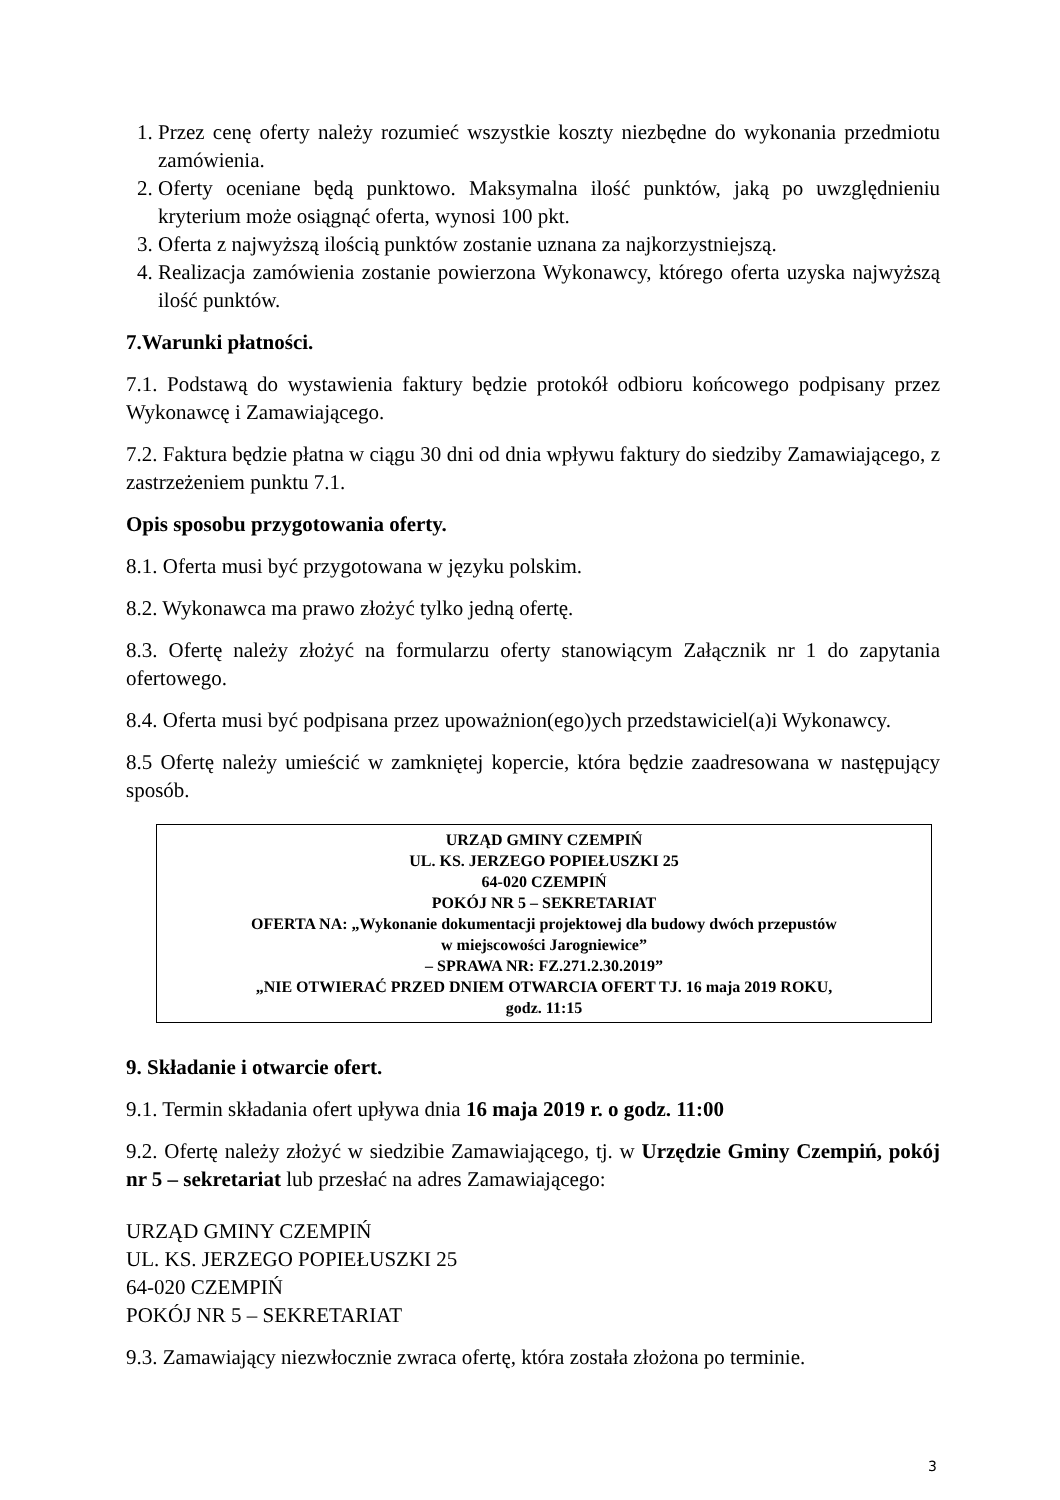1. Przez cenę oferty należy rozumieć wszystkie koszty niezbędne do wykonania przedmiotu zamówienia.
2. Oferty oceniane będą punktowo. Maksymalna ilość punktów, jaką po uwzględnieniu kryterium może osiągnąć oferta, wynosi 100 pkt.
3. Oferta z najwyższą ilością punktów zostanie uznana za najkorzystniejszą.
4. Realizacja zamówienia zostanie powierzona Wykonawcy, którego oferta uzyska najwyższą ilość punktów.
7.Warunki płatności.
7.1. Podstawą do wystawienia faktury będzie protokół odbioru końcowego podpisany przez Wykonawcę i Zamawiającego.
7.2. Faktura będzie płatna w ciągu 30 dni od dnia wpływu faktury do siedziby Zamawiającego, z zastrzeżeniem punktu 7.1.
Opis sposobu przygotowania oferty.
8.1. Oferta musi być przygotowana w języku polskim.
8.2. Wykonawca ma prawo złożyć tylko jedną ofertę.
8.3. Ofertę należy złożyć na formularzu oferty stanowiącym Załącznik nr 1 do zapytania ofertowego.
8.4. Oferta musi być podpisana przez upoważnion(ego)ych przedstawiciel(a)i Wykonawcy.
8.5 Ofertę należy umieścić w zamkniętej kopercie, która będzie zaadresowana w następujący sposób.
URZĄD GMINY CZEMPIŃ
UL. KS. JERZEGO POPIEŁUSZKI 25
64-020 CZEMPIŃ
POKÓJ NR 5 – SEKRETARIAT
OFERTA NA: „Wykonanie dokumentacji projektowej dla budowy dwóch przepustów
w miejscowości Jarogniewice”
– SPRAWA NR: FZ.271.2.30.2019”
„NIE OTWIERAĆ PRZED DNIEM OTWARCIA OFERT TJ. 16 maja 2019 ROKU,
godz. 11:15
9. Składanie i otwarcie ofert.
9.1. Termin składania ofert upływa dnia 16 maja 2019 r. o godz. 11:00
9.2. Ofertę należy złożyć w siedzibie Zamawiającego, tj. w Urzędzie Gminy Czempiń, pokój nr 5 – sekretariat lub przesłać na adres Zamawiającego:
URZĄD GMINY CZEMPIŃ
UL. KS. JERZEGO POPIEŁUSZKI 25
64-020 CZEMPIŃ
POKÓJ NR 5 – SEKRETARIAT
9.3. Zamawiający niezwłocznie zwraca ofertę, która została złożona po terminie.
3